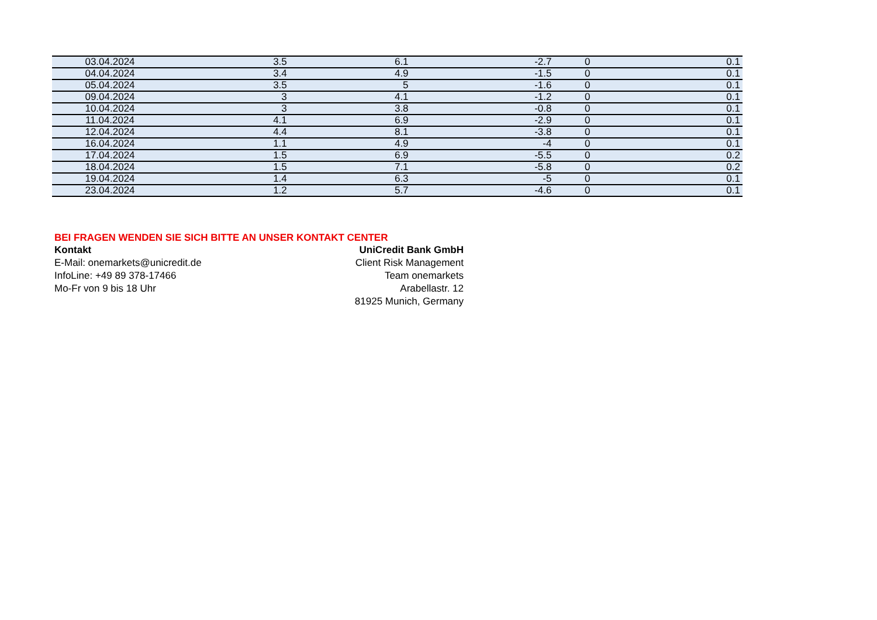| 03.04.2024 | 3.5 | 6.1 | -2.7 | 0 | 0.1 |
| 04.04.2024 | 3.4 | 4.9 | -1.5 | 0 | 0.1 |
| 05.04.2024 | 3.5 | 5 | -1.6 | 0 | 0.1 |
| 09.04.2024 | 3 | 4.1 | -1.2 | 0 | 0.1 |
| 10.04.2024 | 3 | 3.8 | -0.8 | 0 | 0.1 |
| 11.04.2024 | 4.1 | 6.9 | -2.9 | 0 | 0.1 |
| 12.04.2024 | 4.4 | 8.1 | -3.8 | 0 | 0.1 |
| 16.04.2024 | 1.1 | 4.9 | -4 | 0 | 0.1 |
| 17.04.2024 | 1.5 | 6.9 | -5.5 | 0 | 0.2 |
| 18.04.2024 | 1.5 | 7.1 | -5.8 | 0 | 0.2 |
| 19.04.2024 | 1.4 | 6.3 | -5 | 0 | 0.1 |
| 23.04.2024 | 1.2 | 5.7 | -4.6 | 0 | 0.1 |
BEI FRAGEN WENDEN SIE SICH BITTE AN UNSER KONTAKT CENTER
Kontakt
E-Mail: onemarkets@unicredit.de
InfoLine: +49 89 378-17466
Mo-Fr von 9 bis 18 Uhr
UniCredit Bank GmbH
Client Risk Management
Team onemarkets
Arabellastr. 12
81925 Munich, Germany